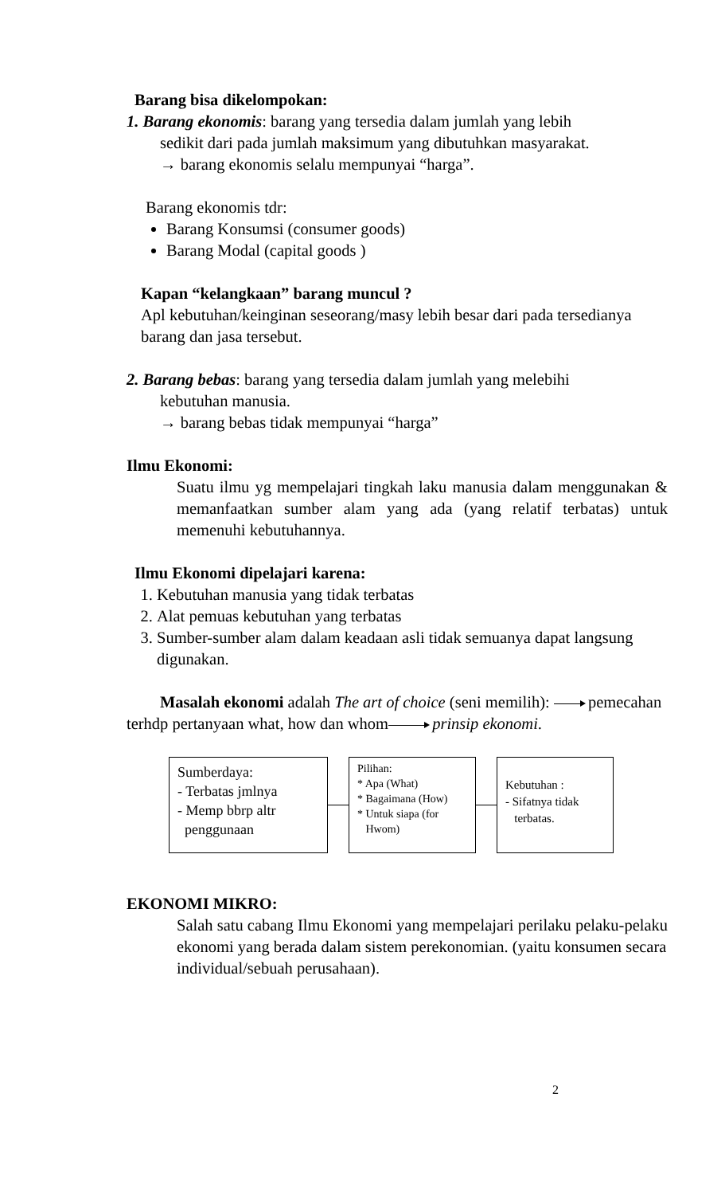Barang bisa dikelompokan:
1. Barang ekonomis: barang yang tersedia dalam jumlah yang lebih
sedikit dari pada jumlah maksimum yang dibutuhkan masyarakat.
→ barang ekonomis selalu mempunyai “harga”.
Barang ekonomis tdr:
Barang Konsumsi (consumer goods)
Barang Modal (capital goods )
Kapan “kelangkaan” barang muncul ?
Apl kebutuhan/keinginan seseorang/masy lebih besar dari pada tersedianya barang dan jasa tersebut.
2. Barang bebas: barang yang tersedia dalam jumlah yang melebihi
kebutuhan manusia.
→ barang bebas tidak mempunyai “harga”
Ilmu Ekonomi:
Suatu ilmu yg mempelajari tingkah laku manusia dalam menggunakan & memanfaatkan sumber alam yang ada (yang relatif terbatas) untuk memenuhi kebutuhannya.
Ilmu Ekonomi dipelajari karena:
1. Kebutuhan manusia yang tidak terbatas
2. Alat pemuas kebutuhan yang terbatas
3. Sumber-sumber alam dalam keadaan asli tidak semuanya dapat langsung digunakan.
Masalah ekonomi adalah The art of choice (seni memilih): pemecahan terhdp pertanyaan what, how dan whom prinsip ekonomi.
Sumberdaya:
- Terbatas jmlnya
- Memp bbrp altr
penggunaan
Pilihan:
* Apa (What)
* Bagaimana (How)
* Untuk siapa (for
Hwom)
Kebutuhan :
- Sifatnya tidak
terbatas.
EKONOMI MIKRO:
Salah satu cabang Ilmu Ekonomi yang mempelajari perilaku pelaku-pelaku ekonomi yang berada dalam sistem perekonomian. (yaitu konsumen secara individual/sebuah perusahaan).
2